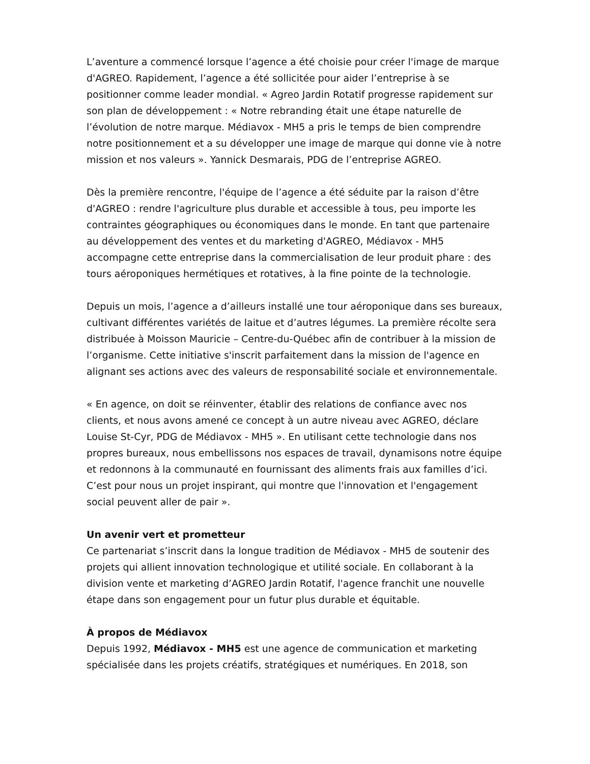L’aventure a commencé lorsque l’agence a été choisie pour créer l'image de marque d'AGREO. Rapidement, l’agence a été sollicitée pour aider l’entreprise à se positionner comme leader mondial. « Agreo Jardin Rotatif progresse rapidement sur son plan de développement : « Notre rebranding était une étape naturelle de l’évolution de notre marque. Médiavox - MH5 a pris le temps de bien comprendre notre positionnement et a su développer une image de marque qui donne vie à notre mission et nos valeurs ». Yannick Desmarais, PDG de l’entreprise AGREO.
Dès la première rencontre, l'équipe de l’agence a été séduite par la raison d’être d'AGREO : rendre l'agriculture plus durable et accessible à tous, peu importe les contraintes géographiques ou économiques dans le monde. En tant que partenaire au développement des ventes et du marketing d'AGREO, Médiavox - MH5 accompagne cette entreprise dans la commercialisation de leur produit phare : des tours aéroponiques hermétiques et rotatives, à la fine pointe de la technologie.
Depuis un mois, l’agence a d’ailleurs installé une tour aéroponique dans ses bureaux, cultivant différentes variétés de laitue et d’autres légumes. La première récolte sera distribuée à Moisson Mauricie – Centre-du-Québec afin de contribuer à la mission de l’organisme. Cette initiative s'inscrit parfaitement dans la mission de l'agence en alignant ses actions avec des valeurs de responsabilité sociale et environnementale.
« En agence, on doit se réinventer, établir des relations de confiance avec nos clients, et nous avons amené ce concept à un autre niveau avec AGREO, déclare Louise St-Cyr, PDG de Médiavox - MH5 ». En utilisant cette technologie dans nos propres bureaux, nous embellissons nos espaces de travail, dynamisons notre équipe et redonnons à la communauté en fournissant des aliments frais aux familles d’ici. C’est pour nous un projet inspirant, qui montre que l'innovation et l'engagement social peuvent aller de pair ».
Un avenir vert et prometteur
Ce partenariat s’inscrit dans la longue tradition de Médiavox - MH5 de soutenir des projets qui allient innovation technologique et utilité sociale. En collaborant à la division vente et marketing d’AGREO Jardin Rotatif, l'agence franchit une nouvelle étape dans son engagement pour un futur plus durable et équitable.
À propos de Médiavox
Depuis 1992, Médiavox - MH5 est une agence de communication et marketing spécialisée dans les projets créatifs, stratégiques et numériques. En 2018, son